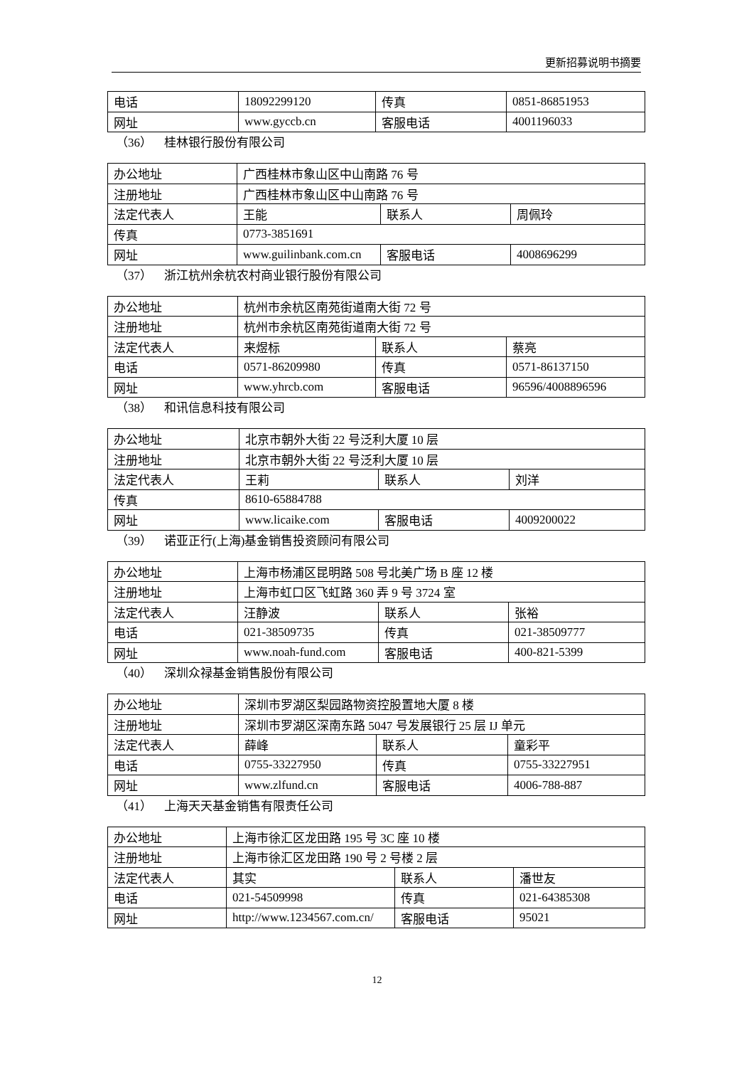更新招募说明书摘要
| 电话 | 18092299120 | 传真 | 0851-86851953 |
| 网址 | www.gyccb.cn | 客服电话 | 4001196033 |
（36） 桂林银行股份有限公司
| 办公地址 | 广西桂林市象山区中山南路 76 号 | | |
| 注册地址 | 广西桂林市象山区中山南路 76 号 | | |
| 法定代表人 | 王能 | 联系人 | 周佩玲 |
| 传真 | 0773-3851691 | | |
| 网址 | www.guilinbank.com.cn | 客服电话 | 4008696299 |
（37） 浙江杭州余杭农村商业银行股份有限公司
| 办公地址 | 杭州市余杭区南苑街道南大街 72 号 | | |
| 注册地址 | 杭州市余杭区南苑街道南大街 72 号 | | |
| 法定代表人 | 来煜标 | 联系人 | 蔡亮 |
| 电话 | 0571-86209980 | 传真 | 0571-86137150 |
| 网址 | www.yhrcb.com | 客服电话 | 96596/4008896596 |
（38） 和讯信息科技有限公司
| 办公地址 | 北京市朝外大街 22 号泛利大厦 10 层 | | |
| 注册地址 | 北京市朝外大街 22 号泛利大厦 10 层 | | |
| 法定代表人 | 王莉 | 联系人 | 刘洋 |
| 传真 | 8610-65884788 | | |
| 网址 | www.licaike.com | 客服电话 | 4009200022 |
（39） 诺亚正行(上海)基金销售投资顾问有限公司
| 办公地址 | 上海市杨浦区昆明路 508 号北美广场 B 座 12 楼 | | |
| 注册地址 | 上海市虹口区飞虹路 360 弄 9 号 3724 室 | | |
| 法定代表人 | 汪静波 | 联系人 | 张裕 |
| 电话 | 021-38509735 | 传真 | 021-38509777 |
| 网址 | www.noah-fund.com | 客服电话 | 400-821-5399 |
（40） 深圳众禄基金销售股份有限公司
| 办公地址 | 深圳市罗湖区梨园路物资控股置地大厦 8 楼 | | |
| 注册地址 | 深圳市罗湖区深南东路 5047 号发展银行 25 层 IJ 单元 | | |
| 法定代表人 | 薛峰 | 联系人 | 童彩平 |
| 电话 | 0755-33227950 | 传真 | 0755-33227951 |
| 网址 | www.zlfund.cn | 客服电话 | 4006-788-887 |
（41） 上海天天基金销售有限责任公司
| 办公地址 | 上海市徐汇区龙田路 195 号 3C 座 10 楼 | | |
| 注册地址 | 上海市徐汇区龙田路 190 号 2 号楼 2 层 | | |
| 法定代表人 | 其实 | 联系人 | 潘世友 |
| 电话 | 021-54509998 | 传真 | 021-64385308 |
| 网址 | http://www.1234567.com.cn/ | 客服电话 | 95021 |
12